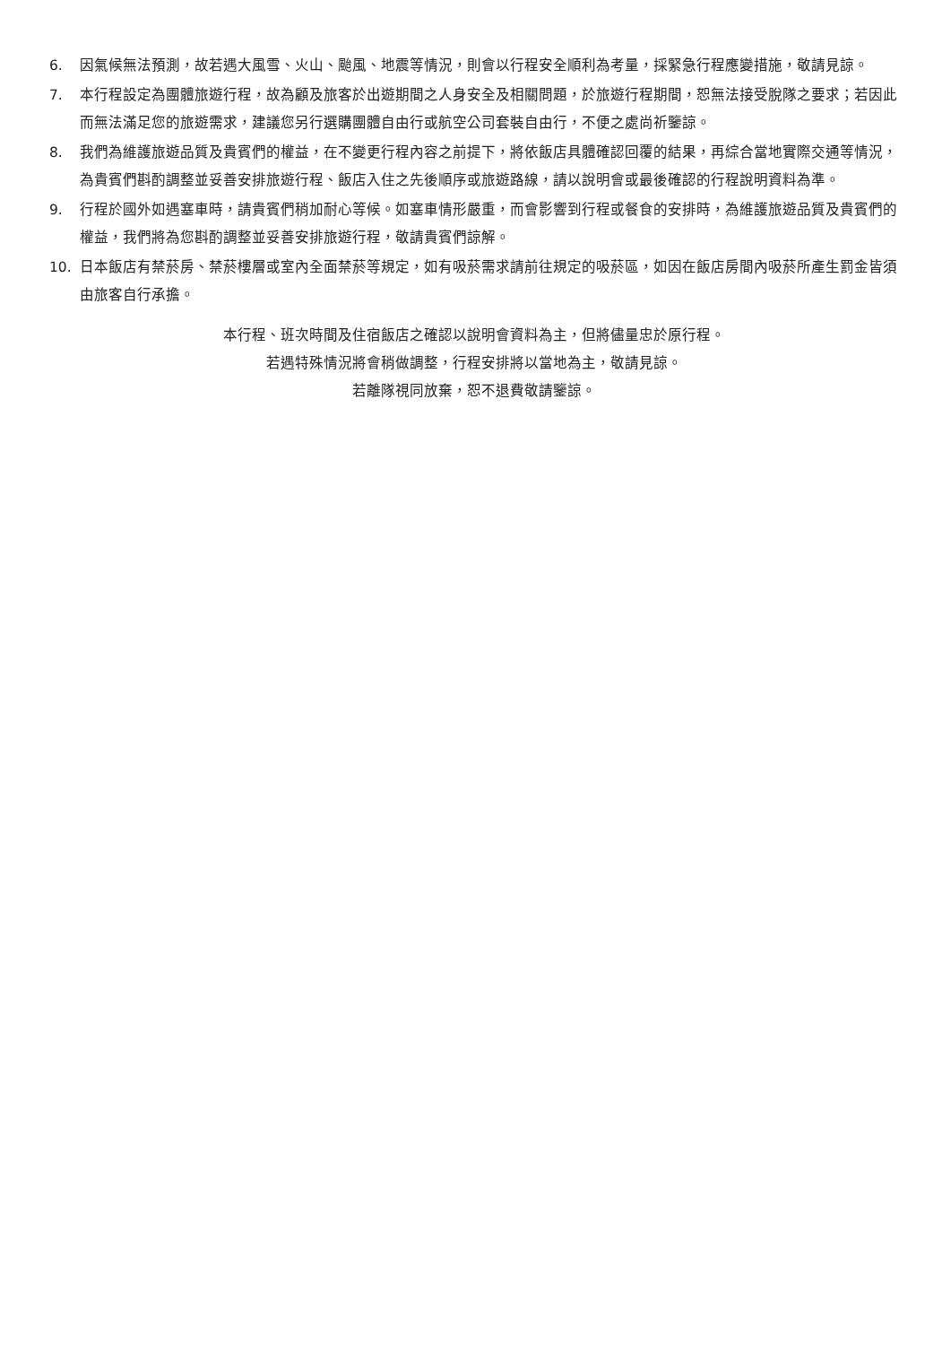6. 因氣候無法預測，故若遇大風雪、火山、颱風、地震等情況，則會以行程安全順利為考量，採緊急行程應變措施，敬請見諒。
7. 本行程設定為團體旅遊行程，故為顧及旅客於出遊期間之人身安全及相關問題，於旅遊行程期間，恕無法接受脫隊之要求；若因此而無法滿足您的旅遊需求，建議您另行選購團體自由行或航空公司套裝自由行，不便之處尚祈鑒諒。
8. 我們為維護旅遊品質及貴賓們的權益，在不變更行程內容之前提下，將依飯店具體確認回覆的結果，再綜合當地實際交通等情況，為貴賓們斟酌調整並妥善安排旅遊行程、飯店入住之先後順序或旅遊路線，請以說明會或最後確認的行程說明資料為準。
9. 行程於國外如遇塞車時，請貴賓們稍加耐心等候。如塞車情形嚴重，而會影響到行程或餐食的安排時，為維護旅遊品質及貴賓們的權益，我們將為您斟酌調整並妥善安排旅遊行程，敬請貴賓們諒解。
10. 日本飯店有禁菸房、禁菸樓層或室內全面禁菸等規定，如有吸菸需求請前往規定的吸菸區，如因在飯店房間內吸菸所產生罰金皆須由旅客自行承擔。
本行程、班次時間及住宿飯店之確認以說明會資料為主，但將儘量忠於原行程。
若遇特殊情況將會稍做調整，行程安排將以當地為主，敬請見諒。
若離隊視同放棄，恕不退費敬請鑒諒。